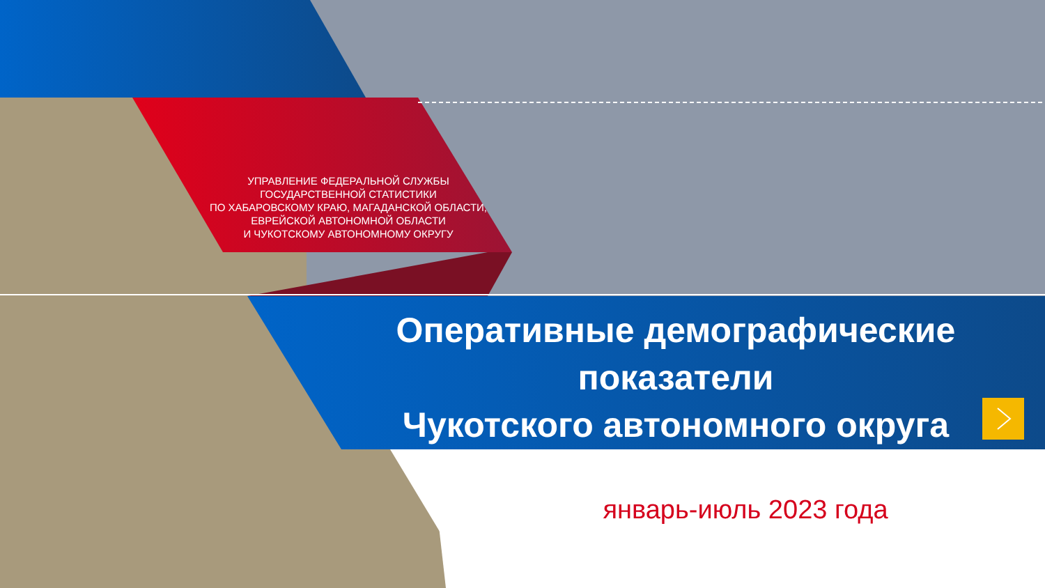УПРАВЛЕНИЕ ФЕДЕРАЛЬНОЙ СЛУЖБЫ ГОСУДАРСТВЕННОЙ СТАТИСТИКИ
ПО ХАБАРОВСКОМУ КРАЮ, МАГАДАНСКОЙ ОБЛАСТИ, ЕВРЕЙСКОЙ АВТОНОМНОЙ ОБЛАСТИ
И ЧУКОТСКОМУ АВТОНОМНОМУ ОКРУГУ
Оперативные демографические показатели
Чукотского автономного округа
январь-июль 2023 года